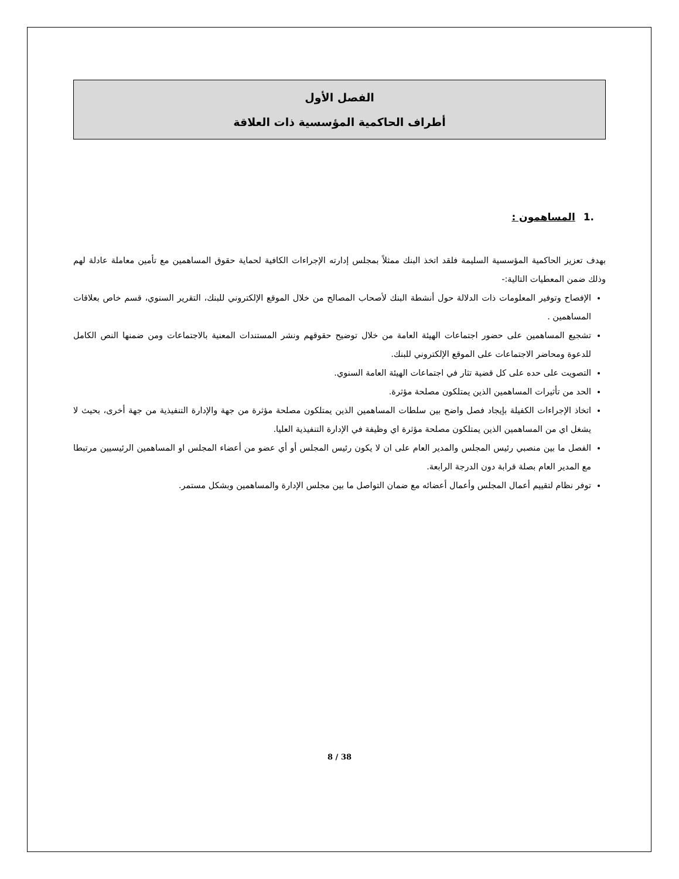الفصل الأول
أطراف الحاكمية المؤسسية ذات العلاقة
.1 المساهمون :
بهدف تعزيز الحاكمية المؤسسية السليمة فلقد اتخذ البنك ممثلاً بمجلس إدارته الإجراءات الكافية لحماية حقوق المساهمين مع تأمين معاملة عادلة لهم وذلك ضمن المعطيات التالية:-
الإفصاح وتوفير المعلومات ذات الدلالة حول أنشطة البنك لأصحاب المصالح من خلال الموقع الإلكتروني للبنك، التقرير السنوي، قسم خاص بعلاقات المساهمين .
تشجيع المساهمين على حضور اجتماعات الهيئة العامة من خلال توضيح حقوقهم ونشر المستندات المعنية بالاجتماعات ومن ضمنها النص الكامل للدعوة ومحاضر الاجتماعات على الموقع الإلكتروني للبنك.
التصويت على حده على كل قضية تثار في اجتماعات الهيئة العامة السنوي.
الحد من تأثيرات المساهمين الذين يمتلكون مصلحة مؤثرة.
اتخاذ الإجراءات الكفيلة بإيجاد فصل واضح بين سلطات المساهمين الذين يمتلكون مصلحة مؤثرة من جهة والإدارة التنفيذية من جهة أخرى، بحيث لا يشغل اي من المساهمين الذين يمتلكون مصلحة مؤثرة اي وظيفة في الإدارة التنفيذية العليا.
الفصل ما بين منصبي رئيس المجلس والمدير العام على ان لا يكون رئيس المجلس أو أي عضو من أعضاء المجلس او المساهمين الرئيسيين مرتبطا مع المدير العام بصلة قرابة دون الدرجة الرابعة.
توفر نظام لتقييم أعمال المجلس وأعمال أعضائه مع ضمان التواصل ما بين مجلس الإدارة والمساهمين وبشكل مستمر.
8 / 38